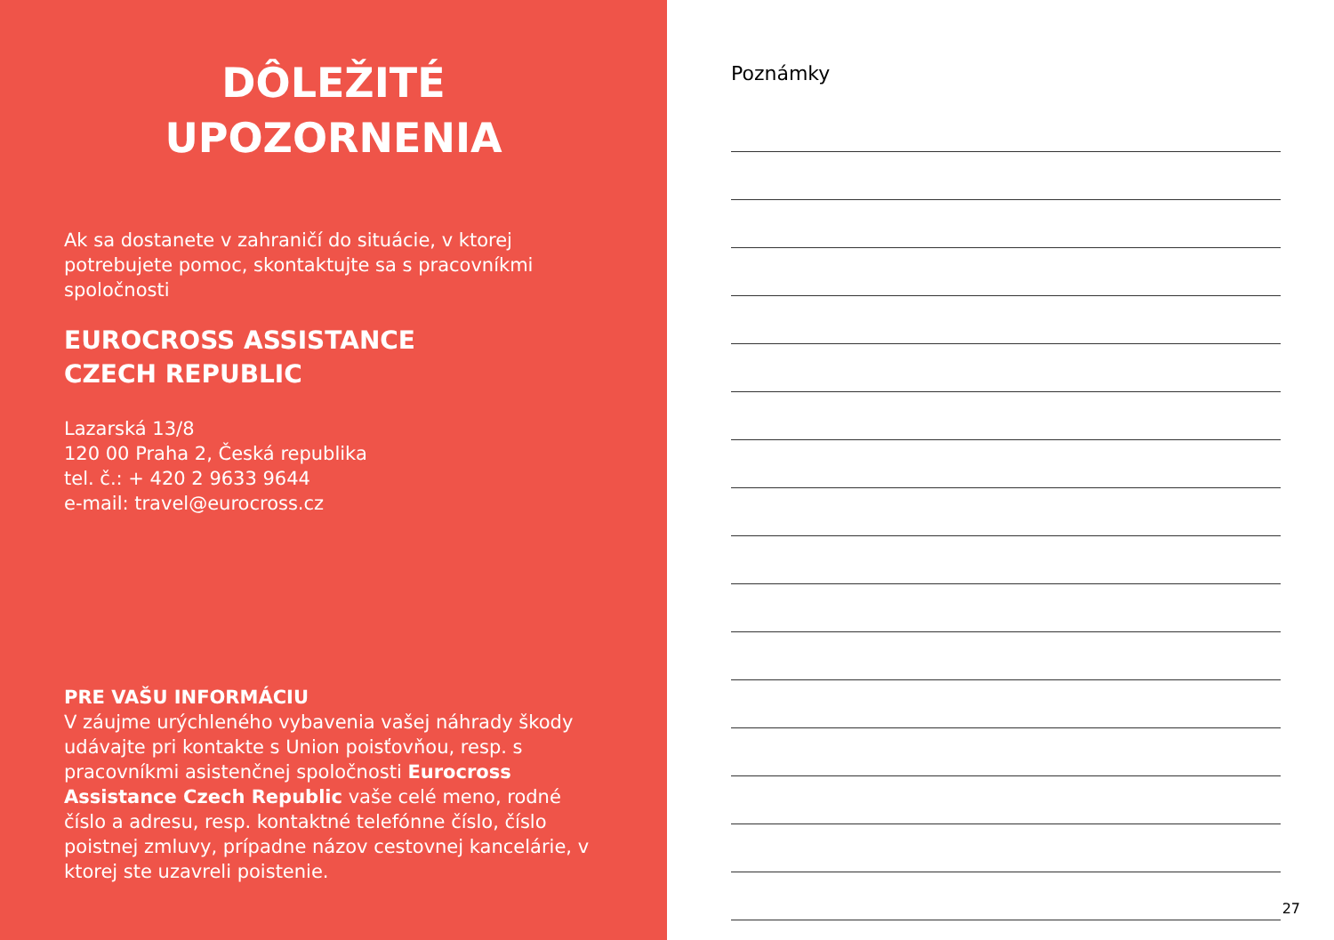DÔLEŽITÉ
UPOZORNENIA
Ak sa dostanete v zahraničí do situácie, v ktorej potrebujete pomoc, skontaktujte sa s pracovníkmi spoločnosti
EUROCROSS ASSISTANCE
CZECH REPUBLIC
Lazarská 13/8
120 00 Praha 2, Česká republika
tel. č.: + 420 2 9633 9644
e-mail: travel@eurocross.cz
PRE VAŠU INFORMÁCIU
V záujme urýchleného vybavenia vašej náhrady škody udávajte pri kontakte s Union poisťovňou, resp. s pracovníkmi asistenčnej spoločnosti Eurocross Assistance Czech Republic vaše celé meno, rodné číslo a adresu, resp. kontaktné telefónne číslo, číslo poistnej zmluvy, prípadne názov cestovnej kancelárie, v ktorej ste uzavreli poistenie.
Poznámky
27